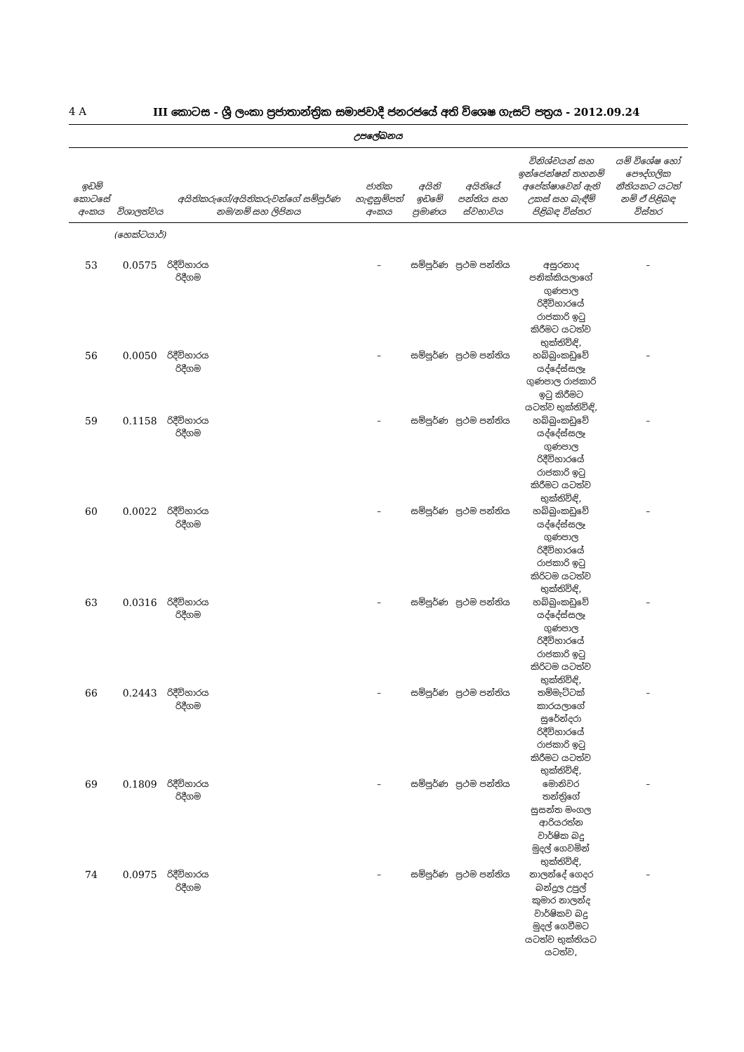4 A III කොටස - ශ්‍රී ලංකා ප්‍රජාතාන්ත්‍රික සමාජවාදී ජනරජයේ අති විශෙෂ ගැසට් පත්‍රය - 2012.09.24
උපලේඛනය
| ඉඩම් කොටසේ අංකය | විශාලත්වය | අයිතිකරුගේ/අයිතිකරුවන්ගේ සම්පූර්ණ නම/නම් සහ ලිපිනය | ජාතික හැඳුනුම්පත් අංකය | අයිති ඉඩමේ ප්‍රමාණය | අයිතියේ පන්තිය සහ ස්වභාවය | විනිශ්චයන් සහ ඉන්ජෙන්ෂන් තහනම් අපේක්ෂාවෙන් ඇති උකස් සහ බැඳීම් පිළිබඳ විස්තර | යම් විශේෂ හෝ පෞද්ගලික නීතියකට යටත් නම් ඒ පිළිබඳ විස්තර |
| --- | --- | --- | --- | --- | --- | --- | --- |
| | (හෙක්ටයාර්) | | | | | | |
| 53 | 0.0575 | රිදීවිහාරය රිදීගම | – | සම්පූර්ණ | ප්‍රථම පන්තිය | අසුරනාද පනික්කියලාගේ ගුණපාල රිදීවිහාරයේ රාජකාරි ඉටු කිරීමට යටත්ව භුක්තිවිඳි, | – |
| 56 | 0.0050 | රිදීවිහාරය රිදීගම | – | සම්පූර්ණ | ප්‍රථම පන්තිය | හබ්බුංකඩුවේ යද්දේස්සලෑ ගුණපාල රාජකාරි ඉටු කිරීමට යටත්ව භුක්තිවිඳි, | – |
| 59 | 0.1158 | රිදීවිහාරය රිදීගම | – | සම්පූර්ණ | ප්‍රථම පන්තිය | හබ්බුංකඩුවේ යද්දේස්සලෑ ගුණපාල රිදීවිහාරයේ රාජකාරි ඉටු කිරීමට යටත්ව භුක්තිවිඳි, | – |
| 60 | 0.0022 | රිදීවිහාරය රිදීගම | – | සම්පූර්ණ | ප්‍රථම පන්තිය | හබ්බුංකඩුවේ යද්දේස්සලෑ ගුණපාල රිදීවිහාරයේ රාජකාරි ඉටු කිරිටම යටත්ව භුක්තිවිඳි, | – |
| 63 | 0.0316 | රිදීවිහාරය රිදීගම | – | සම්පූර්ණ | ප්‍රථම පන්තිය | හබ්බුංකඩුවේ යද්දේස්සලෑ ගුණපාල රිදීවිහාරයේ රාජකාරි ඉටු කිරිටම යටත්ව භුක්තිවිඳි, | – |
| 66 | 0.2443 | රිදීවිහාරය රිදීගම | – | සම්පූර්ණ | ප්‍රථම පන්තිය | තම්මැට්ටක් කාරයලාගේ සුරේන්දරා රිදීවිහාරයේ රාජකාරි ඉටු කිරීමට යටත්ව භුක්තිවිඳි, | – |
| 69 | 0.1809 | රිදීවිහාරය රිදීගම | – | සම්පූර්ණ | ප්‍රථම පන්තිය | මොනිවර තන්ත්‍රිගේ සුසන්ත මංගල ආරියරත්න වාර්ෂික බදු මුදල් ගෙවමින් භුක්තිවිඳි, | – |
| 74 | 0.0975 | රිදීවිහාරය රිදීගම | – | සම්පූර්ණ | ප්‍රථම පන්තිය | නාලන්දේ ගෙදර බන්දුල උපුල් කුමාර නාලන්ද වාර්ෂිකව බදු මුදල් ගෙවීමට යටත්ව භුක්තියට යටත්ව, | – |